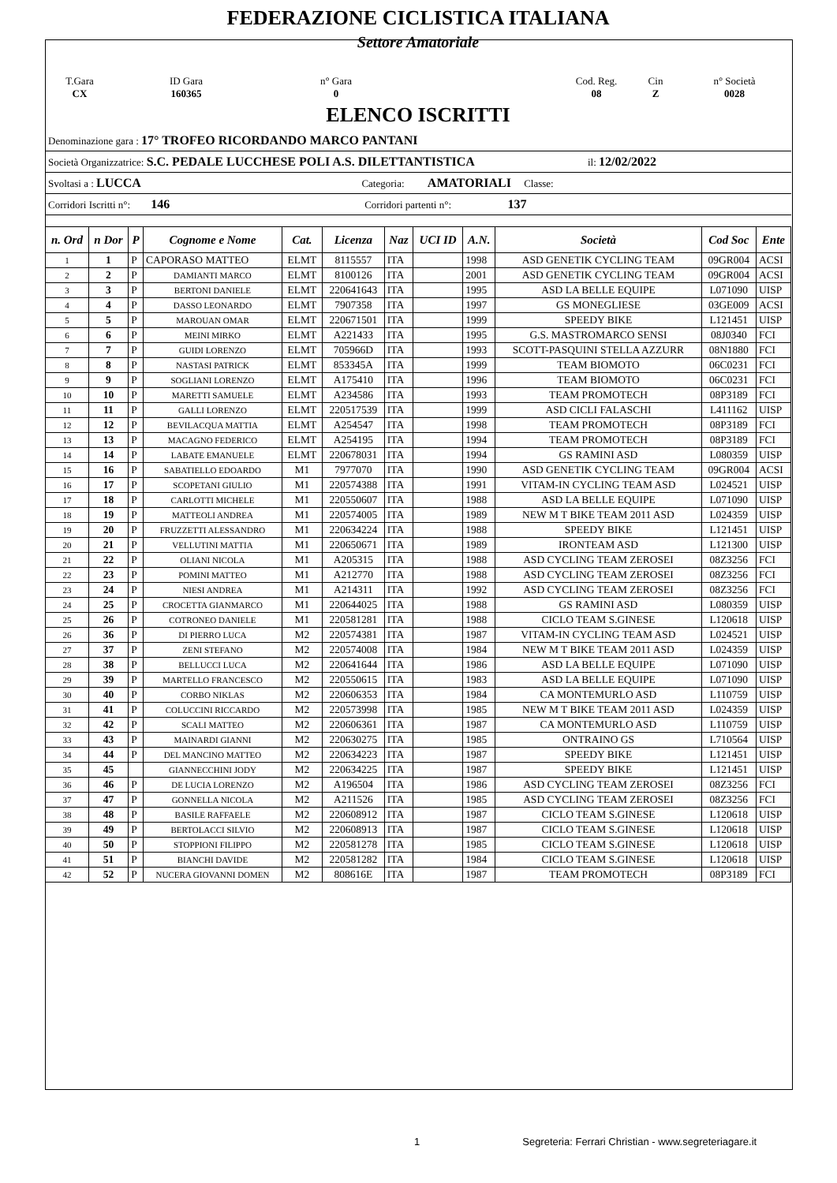FEDERAZIONE CICLISTICA ITALIANA
Settore Amatoriale
T.Gara
CX
ID Gara
160365
n° Gara
0
Cod. Reg.
08
Cin
Z
n° Società
0028
ELENCO ISCRITTI
Denominazione gara : 17° TROFEO RICORDANDO MARCO PANTANI
Società Organizzatrice: S.C. PEDALE LUCCHESE POLI A.S. DILETTANTISTICA il: 12/02/2022
Svoltasi a : LUCCA Categoria: AMATORIALI Classe:
Corridori Iscritti n°: 146 Corridori partenti n°: 137
| n. Ord | n Dor | P | Cognome e Nome | Cat. | Licenza | Naz | UCI ID | A.N. | Società | Cod Soc | Ente |
| --- | --- | --- | --- | --- | --- | --- | --- | --- | --- | --- | --- |
| 1 | 1 | P | CAPORASO MATTEO | ELMT | 8115557 | ITA | | 1998 | ASD GENETIK CYCLING TEAM | 09GR004 | ACSI |
| 2 | 2 | P | DAMIANTI MARCO | ELMT | 8100126 | ITA | | 2001 | ASD GENETIK CYCLING TEAM | 09GR004 | ACSI |
| 3 | 3 | P | BERTONI DANIELE | ELMT | 220641643 | ITA | | 1995 | ASD LA BELLE EQUIPE | L071090 | UISP |
| 4 | 4 | P | DASSO LEONARDO | ELMT | 7907358 | ITA | | 1997 | GS MONEGLIESE | 03GE009 | ACSI |
| 5 | 5 | P | MAROUAN OMAR | ELMT | 220671501 | ITA | | 1999 | SPEEDY BIKE | L121451 | UISP |
| 6 | 6 | P | MEINI MIRKO | ELMT | A221433 | ITA | | 1995 | G.S. MASTROMARCO SENSI | 08J0340 | FCI |
| 7 | 7 | P | GUIDI LORENZO | ELMT | 705966D | ITA | | 1993 | SCOTT-PASQUINI STELLA AZZURR | 08N1880 | FCI |
| 8 | 8 | P | NASTASI PATRICK | ELMT | 853345A | ITA | | 1999 | TEAM BIOMOTO | 06C0231 | FCI |
| 9 | 9 | P | SOGLIANI LORENZO | ELMT | A175410 | ITA | | 1996 | TEAM BIOMOTO | 06C0231 | FCI |
| 10 | 10 | P | MARETTI SAMUELE | ELMT | A234586 | ITA | | 1993 | TEAM PROMOTECH | 08P3189 | FCI |
| 11 | 11 | P | GALLI LORENZO | ELMT | 220517539 | ITA | | 1999 | ASD CICLI FALASCHI | L411162 | UISP |
| 12 | 12 | P | BEVILACQUA MATTIA | ELMT | A254547 | ITA | | 1998 | TEAM PROMOTECH | 08P3189 | FCI |
| 13 | 13 | P | MACAGNO FEDERICO | ELMT | A254195 | ITA | | 1994 | TEAM PROMOTECH | 08P3189 | FCI |
| 14 | 14 | P | LABATE EMANUELE | ELMT | 220678031 | ITA | | 1994 | GS RAMINI ASD | L080359 | UISP |
| 15 | 16 | P | SABATIELLO EDOARDO | M1 | 7977070 | ITA | | 1990 | ASD GENETIK CYCLING TEAM | 09GR004 | ACSI |
| 16 | 17 | P | SCOPETANI GIULIO | M1 | 220574388 | ITA | | 1991 | VITAM-IN CYCLING TEAM ASD | L024521 | UISP |
| 17 | 18 | P | CARLOTTI MICHELE | M1 | 220550607 | ITA | | 1988 | ASD LA BELLE EQUIPE | L071090 | UISP |
| 18 | 19 | P | MATTEOLI ANDREA | M1 | 220574005 | ITA | | 1989 | NEW M T BIKE TEAM 2011 ASD | L024359 | UISP |
| 19 | 20 | P | FRUZZETTI ALESSANDRO | M1 | 220634224 | ITA | | 1988 | SPEEDY BIKE | L121451 | UISP |
| 20 | 21 | P | VELLUTINI MATTIA | M1 | 220650671 | ITA | | 1989 | IRONTEAM ASD | L121300 | UISP |
| 21 | 22 | P | OLIANI NICOLA | M1 | A205315 | ITA | | 1988 | ASD CYCLING TEAM ZEROSEI | 08Z3256 | FCI |
| 22 | 23 | P | POMINI MATTEO | M1 | A212770 | ITA | | 1988 | ASD CYCLING TEAM ZEROSEI | 08Z3256 | FCI |
| 23 | 24 | P | NIESI ANDREA | M1 | A214311 | ITA | | 1992 | ASD CYCLING TEAM ZEROSEI | 08Z3256 | FCI |
| 24 | 25 | P | CROCETTA GIANMARCO | M1 | 220644025 | ITA | | 1988 | GS RAMINI ASD | L080359 | UISP |
| 25 | 26 | P | COTRONEO DANIELE | M1 | 220581281 | ITA | | 1988 | CICLO TEAM S.GINESE | L120618 | UISP |
| 26 | 36 | P | DI PIERRO LUCA | M2 | 220574381 | ITA | | 1987 | VITAM-IN CYCLING TEAM ASD | L024521 | UISP |
| 27 | 37 | P | ZENI STEFANO | M2 | 220574008 | ITA | | 1984 | NEW M T BIKE TEAM 2011 ASD | L024359 | UISP |
| 28 | 38 | P | BELLUCCI LUCA | M2 | 220641644 | ITA | | 1986 | ASD LA BELLE EQUIPE | L071090 | UISP |
| 29 | 39 | P | MARTELLO FRANCESCO | M2 | 220550615 | ITA | | 1983 | ASD LA BELLE EQUIPE | L071090 | UISP |
| 30 | 40 | P | CORBO NIKLAS | M2 | 220606353 | ITA | | 1984 | CA MONTEMURLO ASD | L110759 | UISP |
| 31 | 41 | P | COLUCCINI RICCARDO | M2 | 220573998 | ITA | | 1985 | NEW M T BIKE TEAM 2011 ASD | L024359 | UISP |
| 32 | 42 | P | SCALI MATTEO | M2 | 220606361 | ITA | | 1987 | CA MONTEMURLO ASD | L110759 | UISP |
| 33 | 43 | P | MAINARDI GIANNI | M2 | 220630275 | ITA | | 1985 | ONTRAINO GS | L710564 | UISP |
| 34 | 44 | P | DEL MANCINO MATTEO | M2 | 220634223 | ITA | | 1987 | SPEEDY BIKE | L121451 | UISP |
| 35 | 45 | | GIANNECCHINI JODY | M2 | 220634225 | ITA | | 1987 | SPEEDY BIKE | L121451 | UISP |
| 36 | 46 | P | DE LUCIA LORENZO | M2 | A196504 | ITA | | 1986 | ASD CYCLING TEAM ZEROSEI | 08Z3256 | FCI |
| 37 | 47 | P | GONNELLA NICOLA | M2 | A211526 | ITA | | 1985 | ASD CYCLING TEAM ZEROSEI | 08Z3256 | FCI |
| 38 | 48 | P | BASILE RAFFAELE | M2 | 220608912 | ITA | | 1987 | CICLO TEAM S.GINESE | L120618 | UISP |
| 39 | 49 | P | BERTOLACCI SILVIO | M2 | 220608913 | ITA | | 1987 | CICLO TEAM S.GINESE | L120618 | UISP |
| 40 | 50 | P | STOPPIONI FILIPPO | M2 | 220581278 | ITA | | 1985 | CICLO TEAM S.GINESE | L120618 | UISP |
| 41 | 51 | P | BIANCHI DAVIDE | M2 | 220581282 | ITA | | 1984 | CICLO TEAM S.GINESE | L120618 | UISP |
| 42 | 52 | P | NUCERA GIOVANNI DOMEN | M2 | 808616E | ITA | | 1987 | TEAM PROMOTECH | 08P3189 | FCI |
1 Segreteria: Ferrari Christian - www.segreteriagare.it